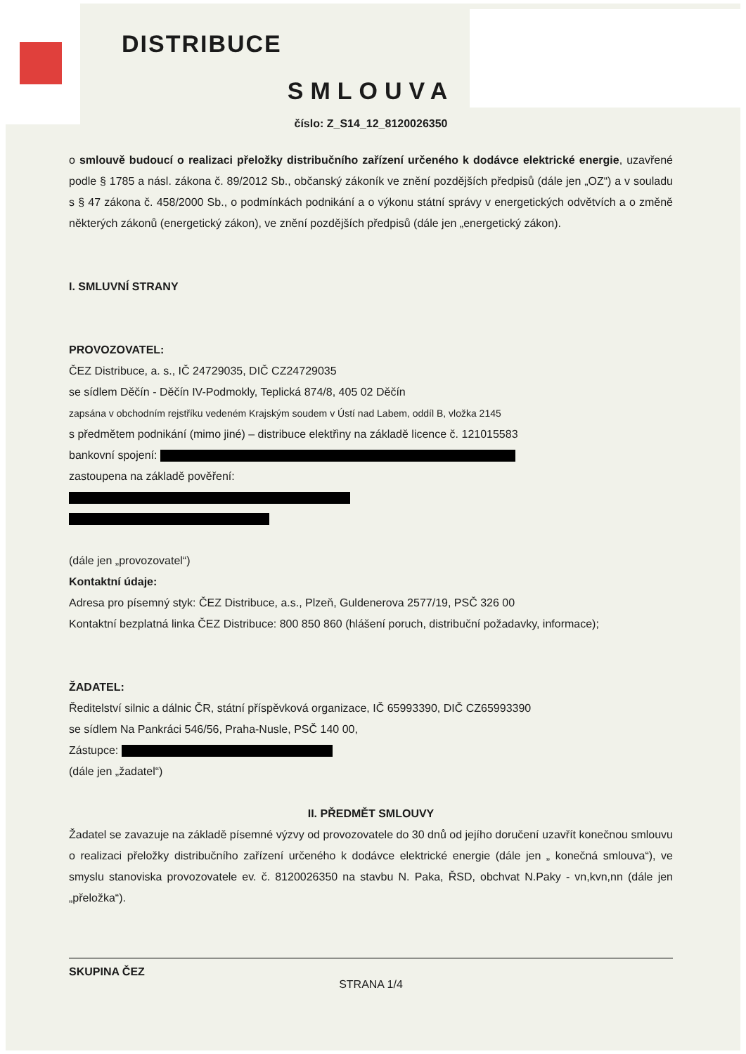DISTRIBUCE
SMLOUVA
číslo: Z_S14_12_8120026350
o smlouvě budoucí o realizaci přeložky distribučního zařízení určeného k dodávce elektrické energie, uzavřené podle § 1785 a násl. zákona č. 89/2012 Sb., občanský zákoník ve znění pozdějších předpisů (dále jen „OZ“) a v souladu s § 47 zákona č. 458/2000 Sb., o podmínkách podnikání a o výkonu státní správy v energetických odvětvích a o změně některých zákonů (energetický zákon), ve znění pozdějších předpisů (dále jen „energetický zákon).
I. SMLUVNÍ STRANY
PROVOZOVATEL:
ČEZ Distribuce, a. s., IČ 24729035, DIČ CZ24729035
se sídlem Děčín - Děčín IV-Podmokly, Teplická 874/8, 405 02 Děčín
zapsána v obchodním rejstříku vedeném Krajským soudem v Ústí nad Labem, oddíl B, vložka 2145
s předmětem podnikání (mimo jiné) – distribuce elektřiny na základě licence č. 121015583
bankovní spojení:
zastoupena na základě pověření:
(dále jen „provozovatel“)
Kontaktní údaje:
Adresa pro písemný styk: ČEZ Distribuce, a.s., Plzeň, Guldenerova 2577/19, PSČ 326 00
Kontaktní bezplatná linka ČEZ Distribuce: 800 850 860 (hlášení poruch, distribuční požadavky, informace);
ŽADATEL:
Ředitelství silnic a dálnic ČR, státní příspěvková organizace, IČ 65993390, DIČ CZ65993390
se sídlem Na Pankráci 546/56, Praha-Nusle, PSČ 140 00,
Zástupce:
(dále jen „žadatel“)
II. PŘEDMĚT SMLOUVY
Žadatel se zavazuje na základě písemné výzvy od provozovatele do 30 dnů od jejího doručení uzavřít konečnou smlouvu o realizaci přeložky distribučního zařízení určeného k dodávce elektrické energie (dále jen „ konečná smlouva“), ve smyslu stanoviska provozovatele ev. č. 8120026350 na stavbu N. Paka, ŘSD, obchvat N.Paky - vn,kvn,nn (dále jen „přeložka“).
SKUPINA ČEZ
STRANA 1/4